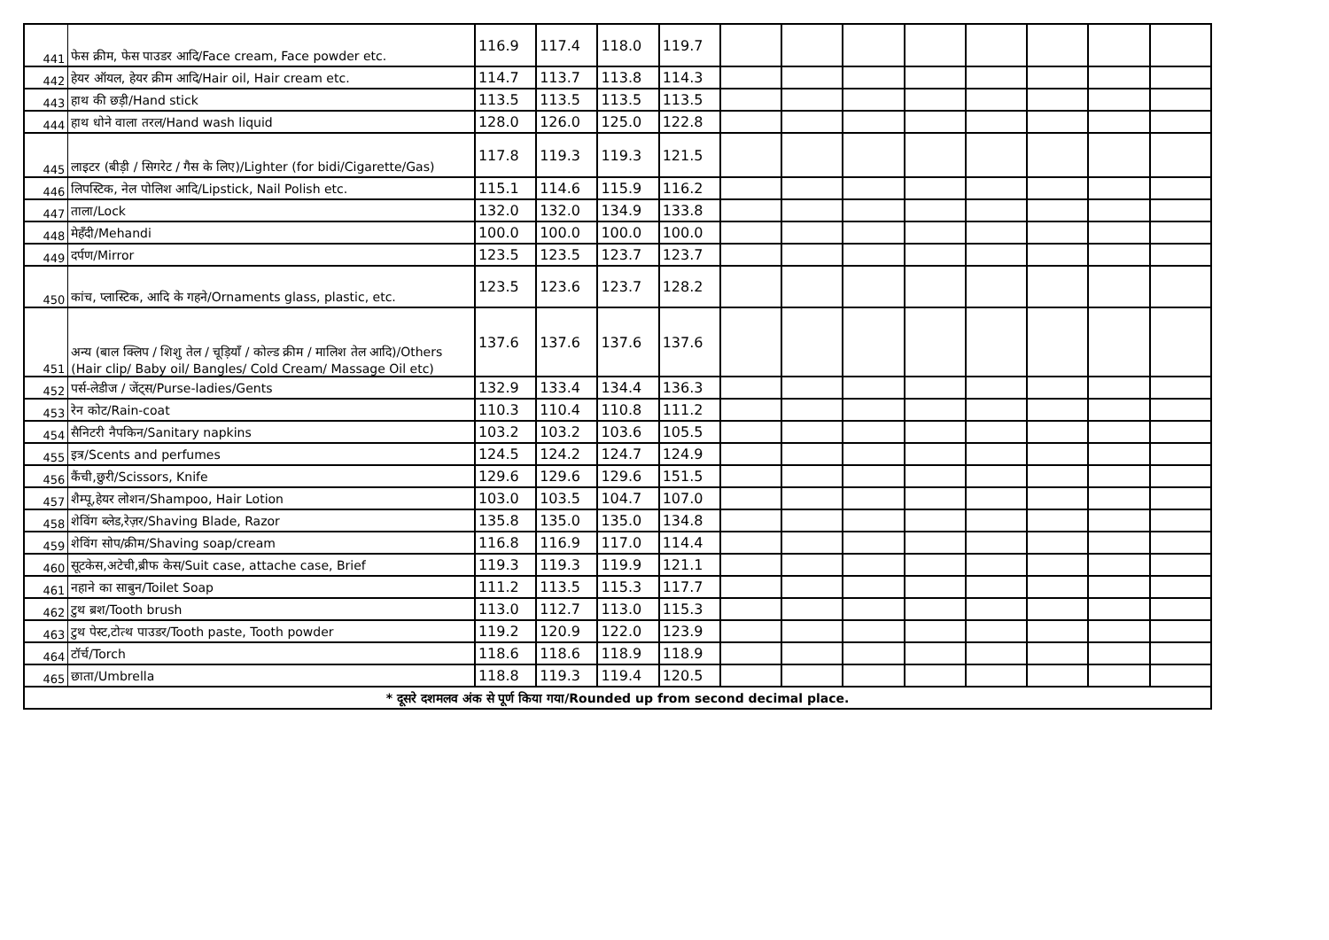| 441 | फेस क्रीम, फेस पाउडर आदि/Face cream, Face powder etc. | 116.9 | 117.4 | 118.0 | 119.7 | | | | | | | | |
| 442 | हेयर ऑयल, हेयर क्रीम आदि/Hair oil, Hair cream etc. | 114.7 | 113.7 | 113.8 | 114.3 | | | | | | | | |
| 443 | हाथ की छड़ी/Hand stick | 113.5 | 113.5 | 113.5 | 113.5 | | | | | | | | |
| 444 | हाथ धोने वाला तरल/Hand wash liquid | 128.0 | 126.0 | 125.0 | 122.8 | | | | | | | | |
| 445 | लाइटर (बीड़ी / सिगरेट / गैस के लिए)/Lighter (for bidi/Cigarette/Gas) | 117.8 | 119.3 | 119.3 | 121.5 | | | | | | | | |
| 446 | लिपस्टिक, नेल पोलिश आदि/Lipstick, Nail Polish etc. | 115.1 | 114.6 | 115.9 | 116.2 | | | | | | | | |
| 447 | ताला/Lock | 132.0 | 132.0 | 134.9 | 133.8 | | | | | | | | |
| 448 | मेहँदी/Mehandi | 100.0 | 100.0 | 100.0 | 100.0 | | | | | | | | |
| 449 | दर्पण/Mirror | 123.5 | 123.5 | 123.7 | 123.7 | | | | | | | | |
| 450 | कांच, प्लास्टिक, आदि के गहने/Ornaments glass, plastic, etc. | 123.5 | 123.6 | 123.7 | 128.2 | | | | | | | | |
| 451 | अन्य (बाल क्लिप / शिशु तेल / चूड़ियाँ / कोल्ड क्रीम / मालिश तेल आदि)/Others (Hair clip/ Baby oil/ Bangles/ Cold Cream/ Massage Oil etc) | 137.6 | 137.6 | 137.6 | 137.6 | | | | | | | | |
| 452 | पर्स-लेडीज / जेंट्स/Purse-ladies/Gents | 132.9 | 133.4 | 134.4 | 136.3 | | | | | | | | |
| 453 | रेन कोट/Rain-coat | 110.3 | 110.4 | 110.8 | 111.2 | | | | | | | | |
| 454 | सैनिटरी नैपकिन/Sanitary napkins | 103.2 | 103.2 | 103.6 | 105.5 | | | | | | | | |
| 455 | इत्र/Scents and perfumes | 124.5 | 124.2 | 124.7 | 124.9 | | | | | | | | |
| 456 | कैंची,छुरी/Scissors, Knife | 129.6 | 129.6 | 129.6 | 151.5 | | | | | | | | |
| 457 | शैम्पू,हेयर लोशन/Shampoo, Hair Lotion | 103.0 | 103.5 | 104.7 | 107.0 | | | | | | | | |
| 458 | शेविंग ब्लेड,रेज़र/Shaving Blade, Razor | 135.8 | 135.0 | 135.0 | 134.8 | | | | | | | | |
| 459 | शेविंग सोप/क्रीम/Shaving soap/cream | 116.8 | 116.9 | 117.0 | 114.4 | | | | | | | | |
| 460 | सूटकेस,अटेची,ब्रीफ केस/Suit case, attache case, Brief | 119.3 | 119.3 | 119.9 | 121.1 | | | | | | | | |
| 461 | नहाने का साबुन/Toilet Soap | 111.2 | 113.5 | 115.3 | 117.7 | | | | | | | | |
| 462 | टुथ ब्रश/Tooth brush | 113.0 | 112.7 | 113.0 | 115.3 | | | | | | | | |
| 463 | टुथ पेस्ट,टोत्थ पाउडर/Tooth paste, Tooth powder | 119.2 | 120.9 | 122.0 | 123.9 | | | | | | | | |
| 464 | टॉर्च/Torch | 118.6 | 118.6 | 118.9 | 118.9 | | | | | | | | |
| 465 | छाता/Umbrella | 118.8 | 119.3 | 119.4 | 120.5 | | | | | | | | |
| * दूसरे दशमलव अंक से पूर्ण किया गया/Rounded up from second decimal place. | | | | | | | | | | | | | |